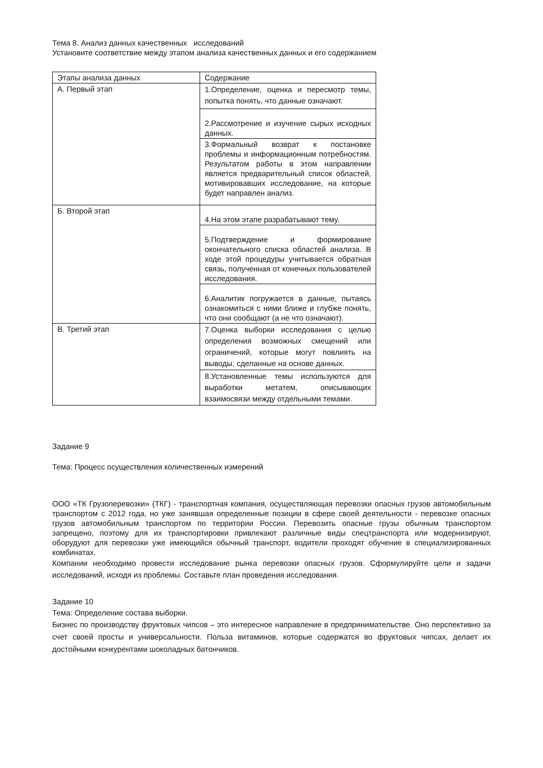Тема 8. Анализ данных качественных исследований
Установите соответствие между этапом анализа качественных данных и его содержанием
| Этапы анализа данных | Содержание |
| А. Первый этап | 1.Определение, оценка и пересмотр темы, попытка понять, что данные означают. |
| | 2.Рассмотрение и изучение сырых исходных данных. |
| | 3.Формальный возврат к постановке проблемы и информационным потребностям. Результатом работы в этом направлении является предварительный список областей, мотивировавших исследование, на которые будет направлен анализ. |
| Б. Второй этап | 4.На этом этапе разрабатывают тему. |
| | 5.Подтверждение и формирование окончательного списка областей анализа. В ходе этой процедуры учитывается обратная связь, полученная от конечных пользователей исследования. |
| | 6.Аналитик погружается в данные, пытаясь ознакомиться с ними ближе и глубже понять, что они сообщают (а не что означают). |
| В. Третий этап | 7.Оценка выборки исследования с целью определения возможных смещений или ограничений, которые могут повлиять на выводы, сделанные на основе данных. |
| | 8.Установленные темы используются для выработки метатем, описывающих взаимосвязи между отдельными темами. |
Задание 9
Тема: Процесс осуществления количественных измерений
ООО «ТК Грузоперевозки» (ТКГ) - транспортная компания, осуществляющая перевозки опасных грузов автомобильным транспортом с 2012 года, но уже занявшая определенные позиции в сфере своей деятельности - перевозке опасных грузов автомобильным транспортом по территории России. Перевозить опасные грузы обычным транспортом запрещено, поэтому для их транспортировки привлекают различные виды спецтранспорта или модернизируют, оборудуют для перевозки уже имеющийся обычный транспорт, водители проходят обучение в специализированных комбинатах.
Компании необходимо провести исследование рынка перевозки опасных грузов. Сформулируйте цели и задачи исследований, исходя из проблемы. Составьте план проведения исследования.
Задание 10
Тема: Определение состава выборки.
Бизнес по производству фруктовых чипсов – это интересное направление в предпринимательстве. Оно перспективно за счет своей просты и универсальности. Польза витаминов, которые содержатся во фруктовых чипсах, делает их достойными конкурентами шоколадных батончиков.